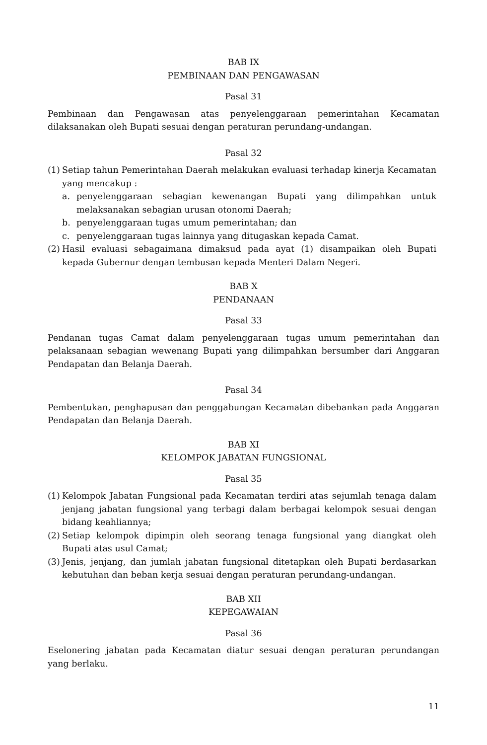BAB IX
PEMBINAAN DAN PENGAWASAN
Pasal 31
Pembinaan dan Pengawasan atas penyelenggaraan pemerintahan Kecamatan dilaksanakan oleh Bupati sesuai dengan peraturan perundang-undangan.
Pasal 32
(1)
Setiap tahun Pemerintahan Daerah melakukan evaluasi terhadap kinerja Kecamatan yang mencakup :
a. penyelenggaraan sebagian kewenangan Bupati yang dilimpahkan untuk melaksanakan sebagian urusan otonomi Daerah;
b. penyelenggaraan tugas umum pemerintahan; dan
c. penyelenggaraan tugas lainnya yang ditugaskan kepada Camat.
(2)
Hasil evaluasi sebagaimana dimaksud pada ayat (1) disampaikan oleh Bupati kepada Gubernur dengan tembusan kepada Menteri Dalam Negeri.
BAB X
PENDANAAN
Pasal 33
Pendanan tugas Camat dalam penyelenggaraan tugas umum pemerintahan dan pelaksanaan sebagian wewenang Bupati yang dilimpahkan bersumber dari Anggaran Pendapatan dan Belanja Daerah.
Pasal 34
Pembentukan, penghapusan dan penggabungan Kecamatan dibebankan pada Anggaran Pendapatan dan Belanja Daerah.
BAB XI
KELOMPOK JABATAN FUNGSIONAL
Pasal 35
(1)
Kelompok Jabatan Fungsional pada Kecamatan terdiri atas sejumlah tenaga dalam jenjang jabatan fungsional yang terbagi dalam berbagai kelompok sesuai dengan bidang keahliannya;
(2)
Setiap kelompok dipimpin oleh seorang tenaga fungsional yang diangkat oleh Bupati atas usul Camat;
(3)
Jenis, jenjang, dan jumlah jabatan fungsional ditetapkan oleh Bupati berdasarkan kebutuhan dan beban kerja sesuai dengan peraturan perundang-undangan.
BAB XII
KEPEGAWAIAN
Pasal 36
Eselonering jabatan pada Kecamatan diatur sesuai dengan peraturan perundangan yang berlaku.
11